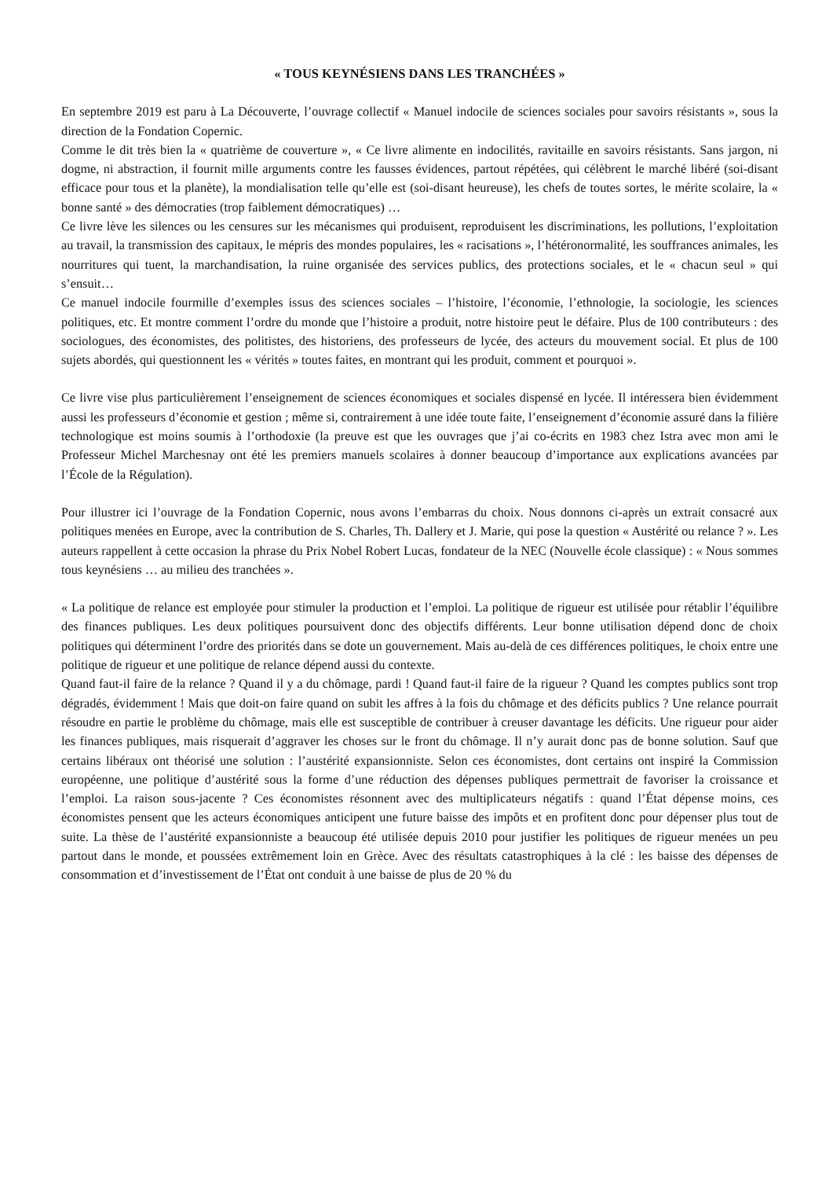« TOUS KEYNÉSIENS DANS LES TRANCHÉES »
En septembre 2019 est paru à La Découverte, l’ouvrage collectif « Manuel indocile de sciences sociales pour savoirs résistants », sous la direction de la Fondation Copernic.
Comme le dit très bien la « quatrième de couverture », « Ce livre alimente en indocilités, ravitaille en savoirs résistants. Sans jargon, ni dogme, ni abstraction, il fournit mille arguments contre les fausses évidences, partout répétées, qui célèbrent le marché libéré (soi-disant efficace pour tous et la planète), la mondialisation telle qu’elle est (soi-disant heureuse), les chefs de toutes sortes, le mérite scolaire, la « bonne santé » des démocraties (trop faiblement démocratiques) …
Ce livre lève les silences ou les censures sur les mécanismes qui produisent, reproduisent les discriminations, les pollutions, l’exploitation au travail, la transmission des capitaux, le mépris des mondes populaires, les « racisations », l’hétéronormalité, les souffrances animales, les nourritures qui tuent, la marchandisation, la ruine organisée des services publics, des protections sociales, et le « chacun seul » qui s’ensuit…
Ce manuel indocile fourmille d’exemples issus des sciences sociales – l’histoire, l’économie, l’ethnologie, la sociologie, les sciences politiques, etc. Et montre comment l’ordre du monde que l’histoire a produit, notre histoire peut le défaire. Plus de 100 contributeurs : des sociologues, des économistes, des politistes, des historiens, des professeurs de lycée, des acteurs du mouvement social. Et plus de 100 sujets abordés, qui questionnent les « vérités » toutes faites, en montrant qui les produit, comment et pourquoi ».
Ce livre vise plus particulièrement l’enseignement de sciences économiques et sociales dispensé en lycée. Il intéressera bien évidemment aussi les professeurs d’économie et gestion ; même si, contrairement à une idée toute faite, l’enseignement d’économie assuré dans la filière technologique est moins soumis à l’orthodoxie (la preuve est que les ouvrages que j’ai co-écrits en 1983 chez Istra avec mon ami le Professeur Michel Marchesnay ont été les premiers manuels scolaires à donner beaucoup d’importance aux explications avancées par l’École de la Régulation).
Pour illustrer ici l’ouvrage de la Fondation Copernic, nous avons l’embarras du choix. Nous donnons ci-après un extrait consacré aux politiques menées en Europe, avec la contribution de S. Charles, Th. Dallery et J. Marie, qui pose la question « Austérité ou relance ? ». Les auteurs rappellent à cette occasion la phrase du Prix Nobel Robert Lucas, fondateur de la NEC (Nouvelle école classique) : « Nous sommes tous keynésiens … au milieu des tranchées ».
« La politique de relance est employée pour stimuler la production et l’emploi. La politique de rigueur est utilisée pour rétablir l’équilibre des finances publiques. Les deux politiques poursuivent donc des objectifs différents. Leur bonne utilisation dépend donc de choix politiques qui déterminent l’ordre des priorités dans se dote un gouvernement. Mais au-delà de ces différences politiques, le choix entre une politique de rigueur et une politique de relance dépend aussi du contexte.
Quand faut-il faire de la relance ? Quand il y a du chômage, pardi ! Quand faut-il faire de la rigueur ? Quand les comptes publics sont trop dégradés, évidemment ! Mais que doit-on faire quand on subit les affres à la fois du chômage et des déficits publics ? Une relance pourrait résoudre en partie le problème du chômage, mais elle est susceptible de contribuer à creuser davantage les déficits. Une rigueur pour aider les finances publiques, mais risquerait d’aggraver les choses sur le front du chômage. Il n’y aurait donc pas de bonne solution. Sauf que certains libéraux ont théorisé une solution : l’austérité expansionniste. Selon ces économistes, dont certains ont inspiré la Commission européenne, une politique d’austérité sous la forme d’une réduction des dépenses publiques permettrait de favoriser la croissance et l’emploi. La raison sous-jacente ? Ces économistes résonnent avec des multiplicateurs négatifs : quand l’État dépense moins, ces économistes pensent que les acteurs économiques anticipent une future baisse des impôts et en profitent donc pour dépenser plus tout de suite. La thèse de l’austérité expansionniste a beaucoup été utilisée depuis 2010 pour justifier les politiques de rigueur menées un peu partout dans le monde, et poussées extrêmement loin en Grèce. Avec des résultats catastrophiques à la clé : les baisse des dépenses de consommation et d’investissement de l’État ont conduit à une baisse de plus de 20 % du